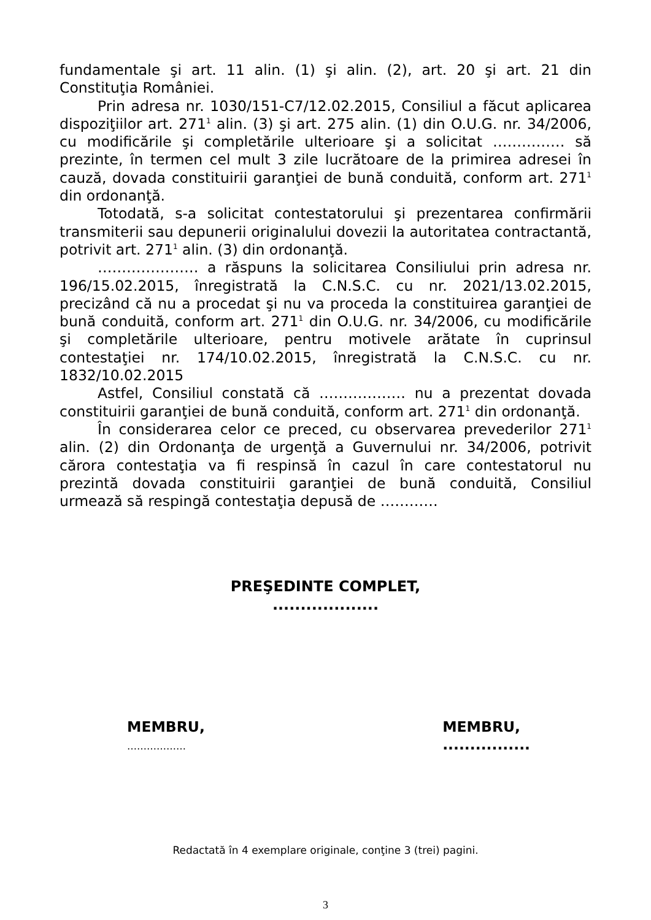fundamentale şi art. 11 alin. (1) şi alin. (2), art. 20 şi art. 21 din Constituţia României.
Prin adresa nr. 1030/151-C7/12.02.2015, Consiliul a făcut aplicarea dispoziţiilor art. 271<sup>1</sup> alin. (3) şi art. 275 alin. (1) din O.U.G. nr. 34/2006, cu modificările şi completările ulterioare şi a solicitat …………… să prezinte, în termen cel mult 3 zile lucrătoare de la primirea adresei în cauză, dovada constituirii garanţiei de bună conduită, conform art. 271<sup>1</sup> din ordonanţă.
Totodată, s-a solicitat contestatorului şi prezentarea confirmării transmiterii sau depunerii originalului dovezii la autoritatea contractantă, potrivit art. 271<sup>1</sup> alin. (3) din ordonanţă.
………………… a răspuns la solicitarea Consiliului prin adresa nr. 196/15.02.2015, înregistrată la C.N.S.C. cu nr. 2021/13.02.2015, precizând că nu a procedat şi nu va proceda la constituirea garanţiei de bună conduită, conform art. 271<sup>1</sup> din O.U.G. nr. 34/2006, cu modificările şi completările ulterioare, pentru motivele arătate în cuprinsul contestaţiei nr. 174/10.02.2015, înregistrată la C.N.S.C. cu nr. 1832/10.02.2015
Astfel, Consiliul constată că ……………… nu a prezentat dovada constituirii garanţiei de bună conduită, conform art. 271<sup>1</sup> din ordonanţă.
În considerarea celor ce preced, cu observarea prevederilor 271<sup>1</sup> alin. (2) din Ordonanţa de urgenţă a Guvernului nr. 34/2006, potrivit cărora contestaţia va fi respinsă în cazul în care contestatorul nu prezintă dovada constituirii garanţiei de bună conduită, Consiliul urmează să respingă contestaţia depusă de …………
PREŞEDINTE COMPLET,
...................
MEMBRU,
………………
MEMBRU,
................
Redactată în 4 exemplare originale, conţine 3 (trei) pagini.
3